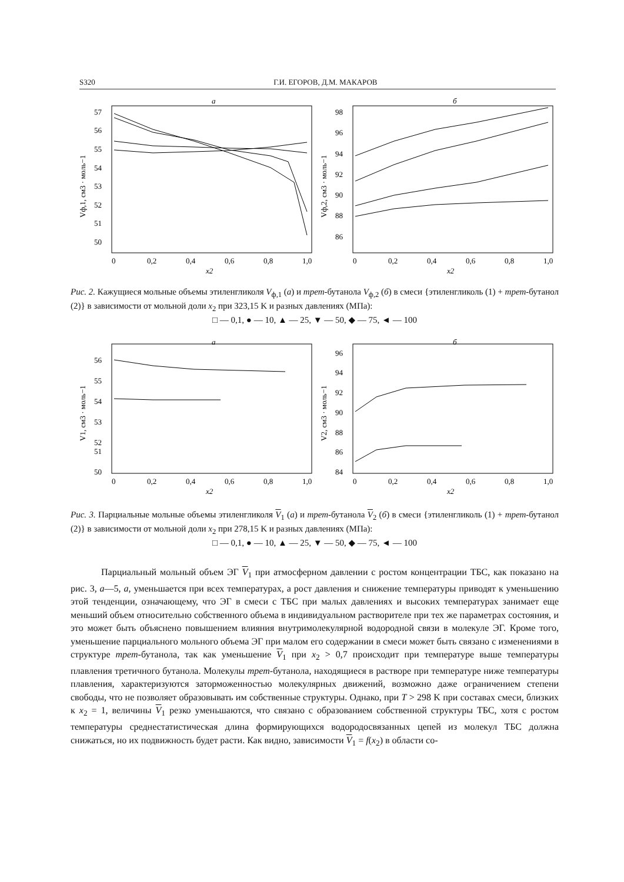S320 Г.И. ЕГОРОВ, Д.М. МАКАРОВ
а
57
56
55
54
53
52
51
50
0
0,2
0,4
0,6
0,8
1,0
x2
Vф,1, см3 · моль−1
б
98
96
94
92
90
88
86
0
0,2
0,4
0,6
0,8
1,0
x2
Vф,2, см3 · моль−1
Рис. 2. Кажущиеся мольные объемы этиленгликоля V<sub>ф,1</sub> (а) и трет-бутанола V<sub>ф,2</sub> (б) в смеси {этиленгликоль (1) + трет-бутанол (2)} в зависимости от мольной доли x<sub>2</sub> при 323,15 K и разных давлениях (МПа):
□ — 0,1, ● — 10, ▲ — 25, ▼ — 50, ◆ — 75, ◄ — 100
а
56
55
54
53
52
51
50
0
0,2
0,4
0,6
0,8
1,0
x2
V1, см3 · моль−1
б
96
94
92
90
88
86
84
0
0,2
0,4
0,6
0,8
1,0
x2
V2, см3 · моль−1
Рис. 3. Парциальные мольные объемы этиленгликоля V<sub>1</sub> (а) и трет-бутанола V<sub>2</sub> (б) в смеси {этиленгликоль (1) + трет-бутанол (2)} в зависимости от мольной доли x<sub>2</sub> при 278,15 K и разных давлениях (МПа):
□ — 0,1, ● — 10, ▲ — 25, ▼ — 50, ◆ — 75, ◄ — 100
Парциальный мольный объем ЭГ V<sub>1</sub> при атмосферном давлении с ростом концентрации ТБС, как показано на рис. 3, а—5, а, уменьшается при всех температурах, а рост давления и снижение температуры приводят к уменьшению этой тенденции, означающему, что ЭГ в смеси с ТБС при малых давлениях и высоких температурах занимает еще меньший объем относительно собственного объема в индивидуальном растворителе при тех же параметрах состояния, и это может быть объяснено повышением влияния внутримолекулярной водородной связи в молекуле ЭГ. Кроме того, уменьшение парциального мольного объема ЭГ при малом его содержании в смеси может быть связано с изменениями в структуре трет-бутанола, так как уменьшение V<sub>1</sub> при x<sub>2</sub> > 0,7 происходит при температуре выше температуры плавления третичного бутанола. Молекулы трет-бутанола, находящиеся в растворе при температуре ниже температуры плавления, характеризуются заторможенностью молекулярных движений, возможно даже ограничением степени свободы, что не позволяет образовывать им собственные структуры. Однако, при T > 298 K при составах смеси, близких к x<sub>2</sub> = 1, величины V<sub>1</sub> резко уменьшаются, что связано с образованием собственной структуры ТБС, хотя с ростом температуры среднестатистическая длина формирующихся водородосвязанных цепей из молекул ТБС должна снижаться, но их подвижность будет расти. Как видно, зависимости V<sub>1</sub> = f(x<sub>2</sub>) в области со-